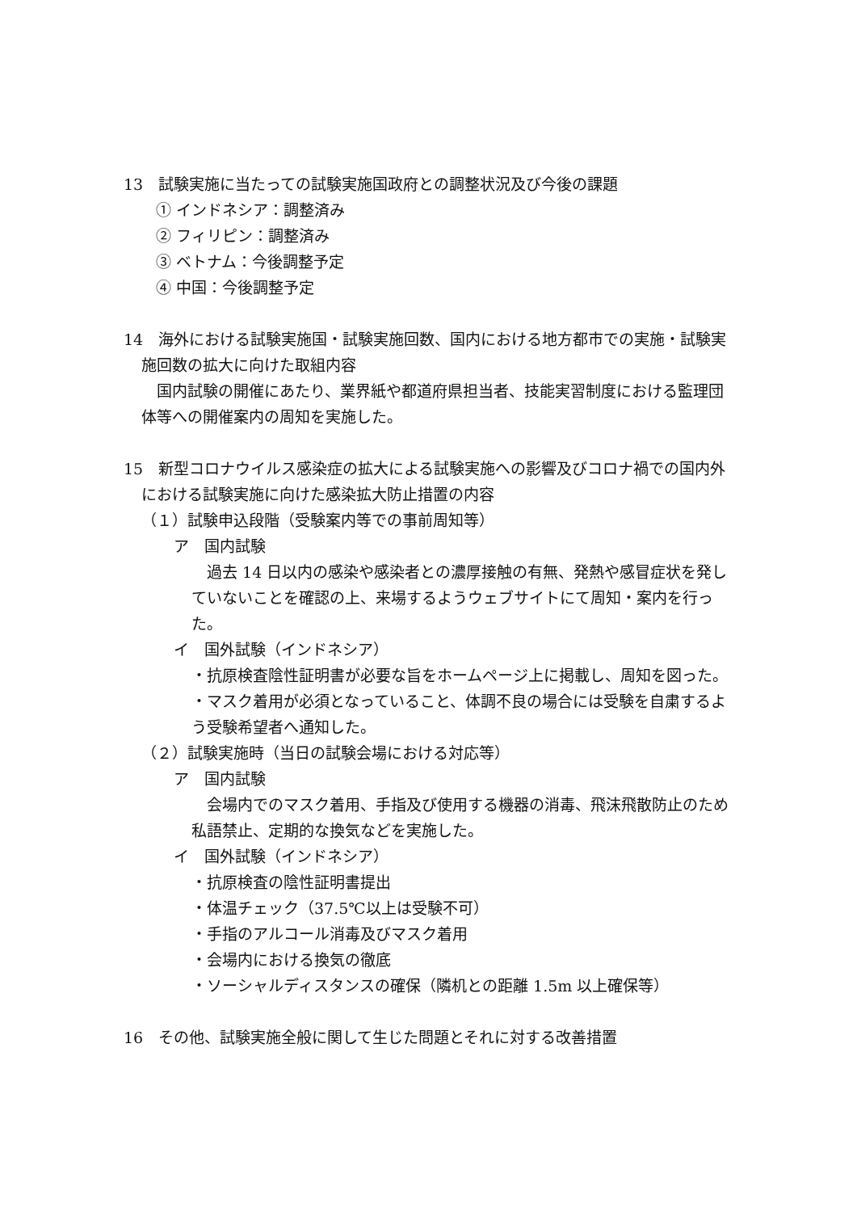13　試験実施に当たっての試験実施国政府との調整状況及び今後の課題
① インドネシア：調整済み
② フィリピン：調整済み
③ ベトナム：今後調整予定
④ 中国：今後調整予定
14　海外における試験実施国・試験実施回数、国内における地方都市での実施・試験実施回数の拡大に向けた取組内容
　国内試験の開催にあたり、業界紙や都道府県担当者、技能実習制度における監理団体等への開催案内の周知を実施した。
15　新型コロナウイルス感染症の拡大による試験実施への影響及びコロナ禍での国内外における試験実施に向けた感染拡大防止措置の内容
（１）試験申込段階（受験案内等での事前周知等）
ア　国内試験
　過去 14 日以内の感染や感染者との濃厚接触の有無、発熱や感冒症状を発していないことを確認の上、来場するようウェブサイトにて周知・案内を行った。
イ　国外試験（インドネシア）
・抗原検査陰性証明書が必要な旨をホームページ上に掲載し、周知を図った。
・マスク着用が必須となっていること、体調不良の場合には受験を自粛するよう受験希望者へ通知した。
（２）試験実施時（当日の試験会場における対応等）
ア　国内試験
　会場内でのマスク着用、手指及び使用する機器の消毒、飛沫飛散防止のため私語禁止、定期的な換気などを実施した。
イ　国外試験（インドネシア）
・抗原検査の陰性証明書提出
・体温チェック（37.5℃以上は受験不可）
・手指のアルコール消毒及びマスク着用
・会場内における換気の徹底
・ソーシャルディスタンスの確保（隣机との距離 1.5m 以上確保等）
16　その他、試験実施全般に関して生じた問題とそれに対する改善措置